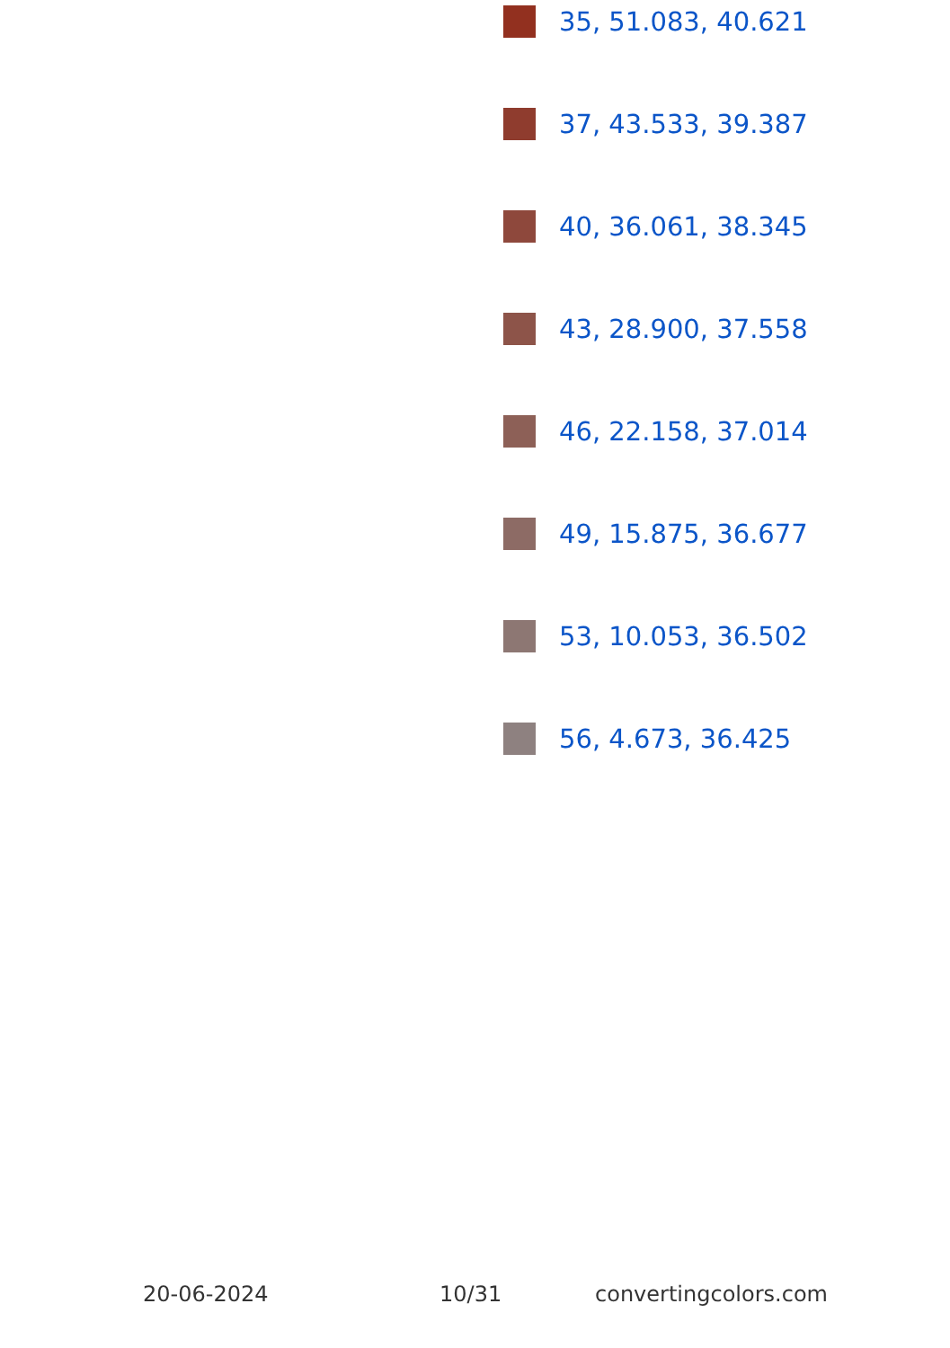35, 51.083, 40.621
37, 43.533, 39.387
40, 36.061, 38.345
43, 28.900, 37.558
46, 22.158, 37.014
49, 15.875, 36.677
53, 10.053, 36.502
56, 4.673, 36.425
20-06-2024 10/31 convertingcolors.com